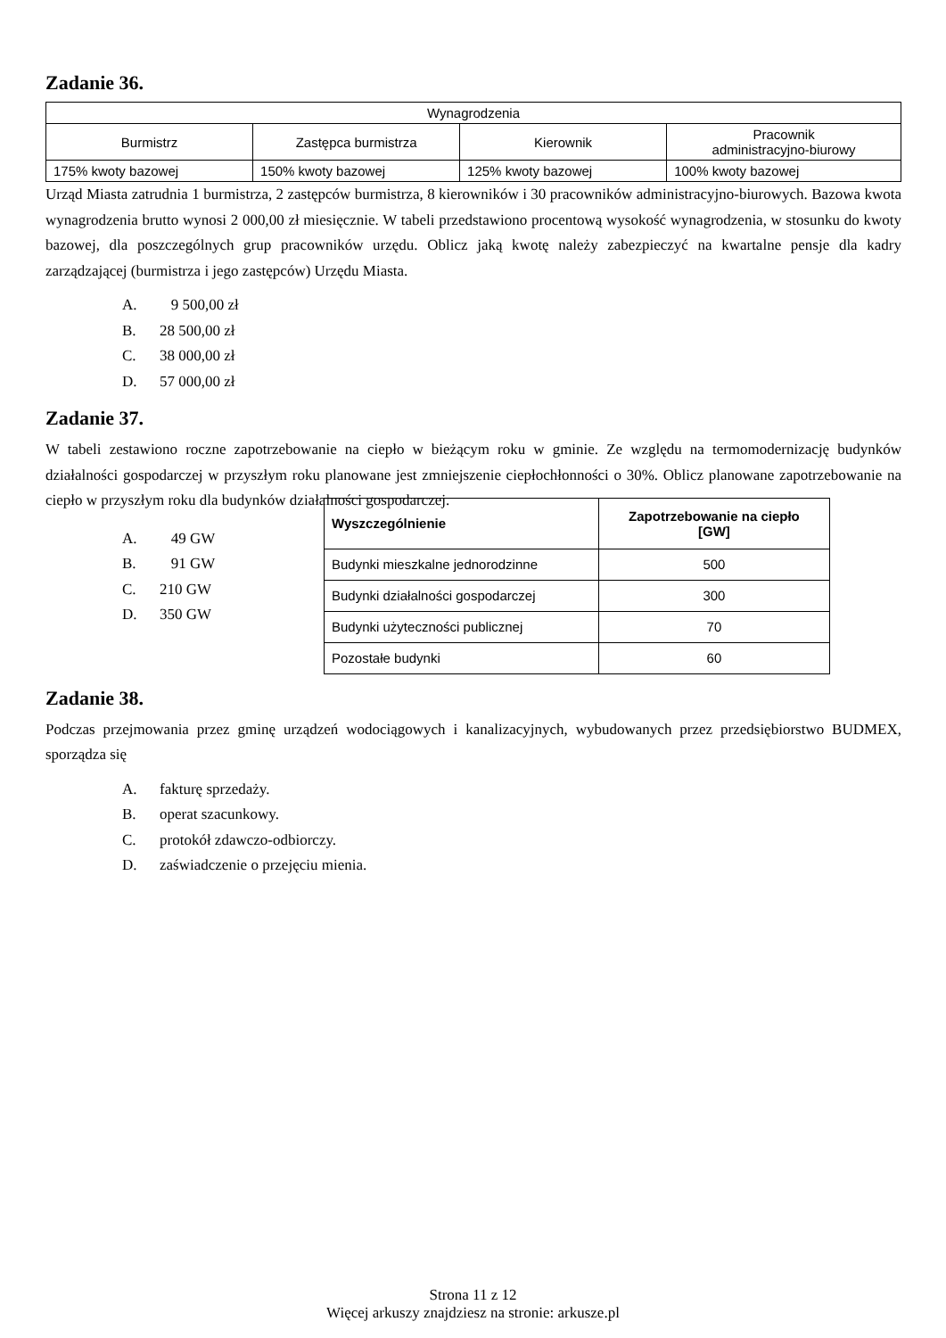Zadanie 36.
| Wynagrodzenia | | | |
| Burmistrz | Zastępca burmistrza | Kierownik | Pracownik administracyjno-biurowy |
| 175% kwoty bazowej | 150% kwoty bazowej | 125% kwoty bazowej | 100% kwoty bazowej |
Urząd Miasta zatrudnia 1 burmistrza, 2 zastępców burmistrza, 8 kierowników i 30 pracowników administracyjno-biurowych. Bazowa kwota wynagrodzenia brutto wynosi 2 000,00 zł miesięcznie. W tabeli przedstawiono procentową wysokość wynagrodzenia, w stosunku do kwoty bazowej, dla poszczególnych grup pracowników urzędu. Oblicz jaką kwotę należy zabezpieczyć na kwartalne pensje dla kadry zarządzającej (burmistrza i jego zastępców) Urzędu Miasta.
A. 9 500,00 zł
B. 28 500,00 zł
C. 38 000,00 zł
D. 57 000,00 zł
Zadanie 37.
W tabeli zestawiono roczne zapotrzebowanie na ciepło w bieżącym roku w gminie. Ze względu na termomodernizację budynków działalności gospodarczej w przyszłym roku planowane jest zmniejszenie ciepłochłonności o 30%. Oblicz planowane zapotrzebowanie na ciepło w przyszłym roku dla budynków działalności gospodarczej.
A. 49 GW
B. 91 GW
C. 210 GW
D. 350 GW
| Wyszczególnienie | Zapotrzebowanie na ciepło [GW] |
| --- | --- |
| Budynki mieszkalne jednorodzinne | 500 |
| Budynki działalności gospodarczej | 300 |
| Budynki użyteczności publicznej | 70 |
| Pozostałe budynki | 60 |
Zadanie 38.
Podczas przejmowania przez gminę urządzeń wodociągowych i kanalizacyjnych, wybudowanych przez przedsiębiorstwo BUDMEX, sporządza się
A. fakturę sprzedaży.
B. operat szacunkowy.
C. protokół zdawczo-odbiorczy.
D. zaświadczenie o przejęciu mienia.
Strona 11 z 12
Więcej arkuszy znajdziesz na stronie: arkusze.pl